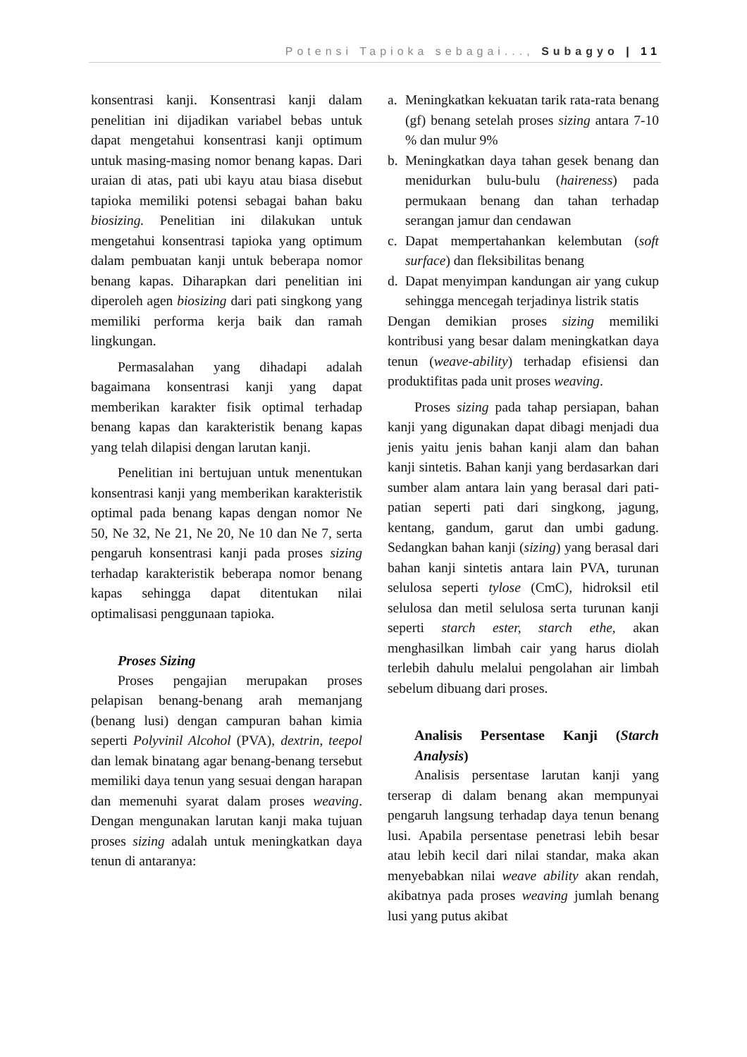Potensi Tapioka sebagai..., Subagyo | 11
konsentrasi kanji. Konsentrasi kanji dalam penelitian ini dijadikan variabel bebas untuk dapat mengetahui konsentrasi kanji optimum untuk masing-masing nomor benang kapas. Dari uraian di atas, pati ubi kayu atau biasa disebut tapioka memiliki potensi sebagai bahan baku biosizing. Penelitian ini dilakukan untuk mengetahui konsentrasi tapioka yang optimum dalam pembuatan kanji untuk beberapa nomor benang kapas. Diharapkan dari penelitian ini diperoleh agen biosizing dari pati singkong yang memiliki performa kerja baik dan ramah lingkungan.
Permasalahan yang dihadapi adalah bagaimana konsentrasi kanji yang dapat memberikan karakter fisik optimal terhadap benang kapas dan karakteristik benang kapas yang telah dilapisi dengan larutan kanji.
Penelitian ini bertujuan untuk menentukan konsentrasi kanji yang memberikan karakteristik optimal pada benang kapas dengan nomor Ne 50, Ne 32, Ne 21, Ne 20, Ne 10 dan Ne 7, serta pengaruh konsentrasi kanji pada proses sizing terhadap karakteristik beberapa nomor benang kapas sehingga dapat ditentukan nilai optimalisasi penggunaan tapioka.
Proses Sizing
Proses pengajian merupakan proses pelapisan benang-benang arah memanjang (benang lusi) dengan campuran bahan kimia seperti Polyvinil Alcohol (PVA), dextrin, teepol dan lemak binatang agar benang-benang tersebut memiliki daya tenun yang sesuai dengan harapan dan memenuhi syarat dalam proses weaving. Dengan mengunakan larutan kanji maka tujuan proses sizing adalah untuk meningkatkan daya tenun di antaranya:
a. Meningkatkan kekuatan tarik rata-rata benang (gf) benang setelah proses sizing antara 7-10 % dan mulur 9%
b. Meningkatkan daya tahan gesek benang dan menidurkan bulu-bulu (haireness) pada permukaan benang dan tahan terhadap serangan jamur dan cendawan
c. Dapat mempertahankan kelembutan (soft surface) dan fleksibilitas benang
d. Dapat menyimpan kandungan air yang cukup sehingga mencegah terjadinya listrik statis
Dengan demikian proses sizing memiliki kontribusi yang besar dalam meningkatkan daya tenun (weave-ability) terhadap efisiensi dan produktifitas pada unit proses weaving.
Proses sizing pada tahap persiapan, bahan kanji yang digunakan dapat dibagi menjadi dua jenis yaitu jenis bahan kanji alam dan bahan kanji sintetis. Bahan kanji yang berdasarkan dari sumber alam antara lain yang berasal dari pati-patian seperti pati dari singkong, jagung, kentang, gandum, garut dan umbi gadung. Sedangkan bahan kanji (sizing) yang berasal dari bahan kanji sintetis antara lain PVA, turunan selulosa seperti tylose (CmC), hidroksil etil selulosa dan metil selulosa serta turunan kanji seperti starch ester, starch ethe, akan menghasilkan limbah cair yang harus diolah terlebih dahulu melalui pengolahan air limbah sebelum dibuang dari proses.
Analisis Persentase Kanji (Starch Analysis)
Analisis persentase larutan kanji yang terserap di dalam benang akan mempunyai pengaruh langsung terhadap daya tenun benang lusi. Apabila persentase penetrasi lebih besar atau lebih kecil dari nilai standar, maka akan menyebabkan nilai weave ability akan rendah, akibatnya pada proses weaving jumlah benang lusi yang putus akibat